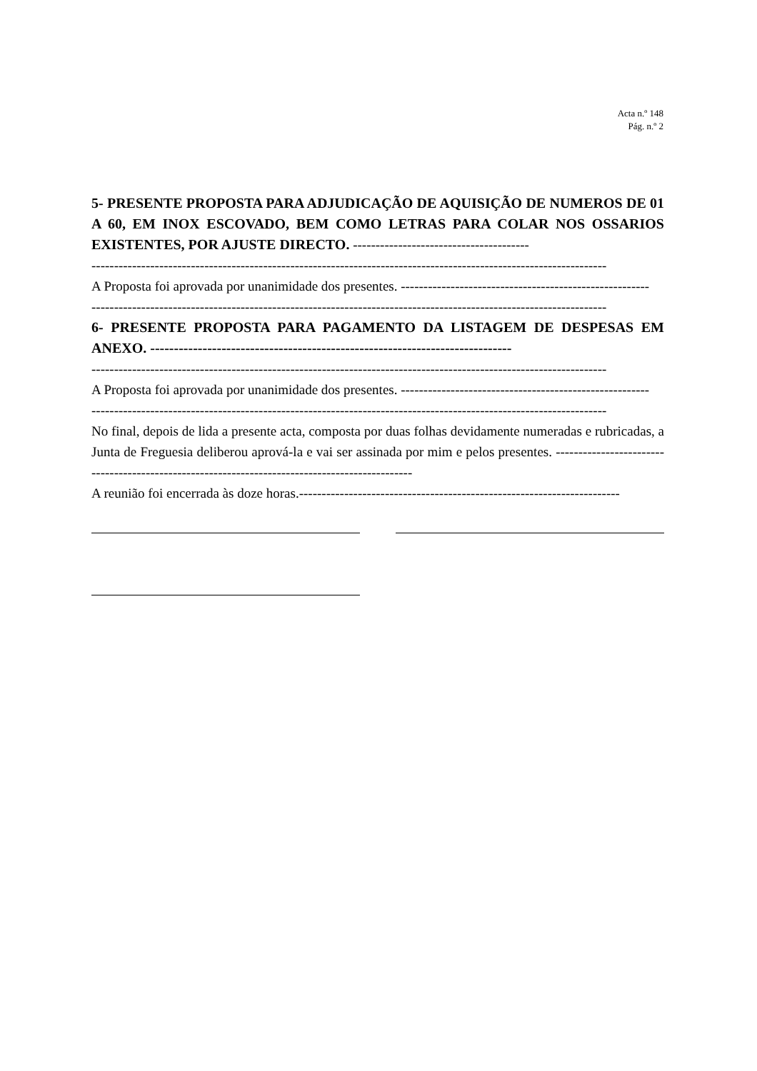Acta n.º 148
Pág. n.º 2
5- PRESENTE PROPOSTA PARA ADJUDICAÇÃO DE AQUISIÇÃO DE NUMEROS DE 01 A 60, EM INOX ESCOVADO, BEM COMO LETRAS PARA COLAR NOS OSSARIOS EXISTENTES, POR AJUSTE DIRECTO. ---------------------------------------
------------------------------------------------------------------------------------------------------------------
A Proposta foi aprovada por unanimidade dos presentes. -------------------------------------------------------
------------------------------------------------------------------------------------------------------------------
6- PRESENTE PROPOSTA PARA PAGAMENTO DA LISTAGEM DE DESPESAS EM ANEXO. ----------------------------------------------------------------------------
------------------------------------------------------------------------------------------------------------------
A Proposta foi aprovada por unanimidade dos presentes. -------------------------------------------------------
------------------------------------------------------------------------------------------------------------------
No final, depois de lida a presente acta, composta por duas folhas devidamente numeradas e rubricadas, a Junta de Freguesia deliberou aprová-la e vai ser assinada por mim e pelos presentes. -----------------------------------------------------------------------------------------------
A reunião foi encerrada às doze horas.-----------------------------------------------------------------------